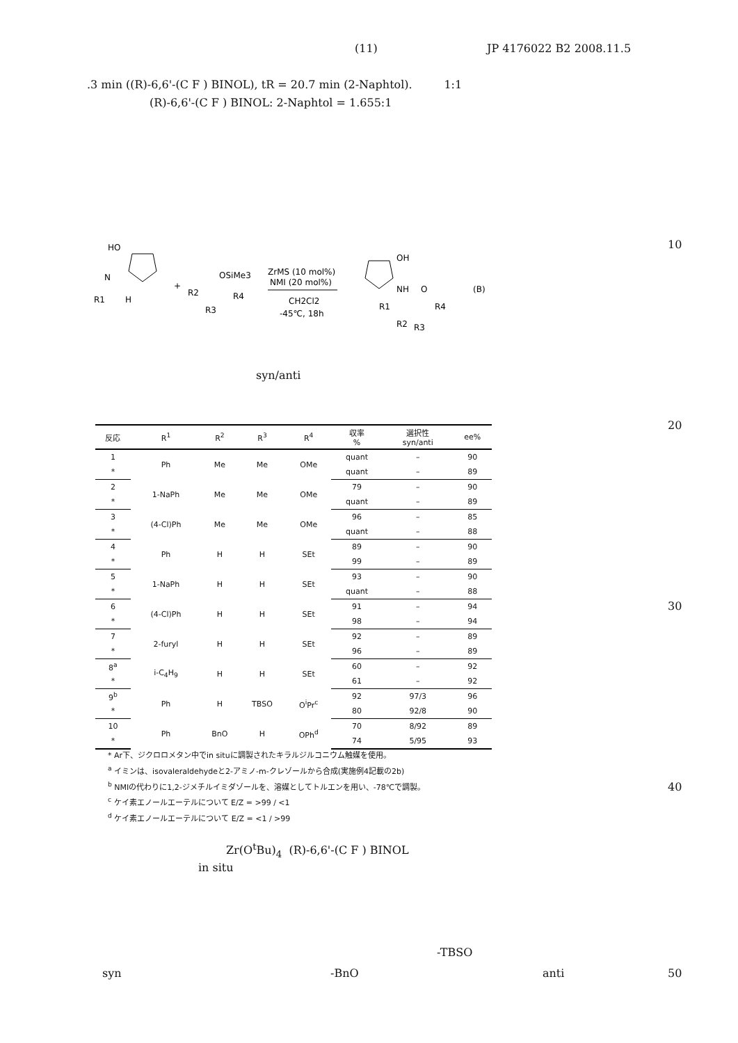(11) JP 4176022 B2 2008.11.5
.3 min ((R)-6,6'-(C F ) BINOL), tR = 20.7 min (2-Naphtol). 1:1
(R)-6,6'-(C F ) BINOL: 2-Naphtol = 1.655:1
10
HO
N
R1
H
+
R2
OSiMe3
R4
R3
ZrMS (10 mol%)
NMI (20 mol%)
CH2Cl2
-45℃, 18h
OH
NH
O
R1
R4
R2
R3
(B)
syn/anti
20
| 反応 | R<sup>1</sup> | R<sup>2</sup> | R<sup>3</sup> | R<sup>4</sup> | 収率 % | 選択性 syn/anti | ee% |
| --- | --- | --- | --- | --- | --- | --- | --- |
| 1 | Ph | Me | Me | OMe | quant | – | 90 |
| * | | | | | quant | – | 89 |
| 2 | 1-NaPh | Me | Me | OMe | 79 | – | 90 |
| * | | | | | quant | – | 89 |
| 3 | (4-Cl)Ph | Me | Me | OMe | 96 | – | 85 |
| * | | | | | quant | – | 88 |
| 4 | Ph | H | H | SEt | 89 | – | 90 |
| * | | | | | 99 | – | 89 |
| 5 | 1-NaPh | H | H | SEt | 93 | – | 90 |
| * | | | | | quant | – | 88 |
| 6 | (4-Cl)Ph | H | H | SEt | 91 | – | 94 |
| * | | | | | 98 | – | 94 |
| 7 | 2-furyl | H | H | SEt | 92 | – | 89 |
| * | | | | | 96 | – | 89 |
| 8<sup>a</sup> | i-C<sub>4</sub>H<sub>9</sub> | H | H | SEt | 60 | – | 92 |
| * | | | | | 61 | – | 92 |
| 9<sup>b</sup> | Ph | H | TBSO | O<sup>i</sup>Pr<sup>c</sup> | 92 | 97/3 | 96 |
| * | | | | | 80 | 92/8 | 90 |
| 10 | Ph | BnO | H | OPh<sup>d</sup> | 70 | 8/92 | 89 |
| * | | | | | 74 | 5/95 | 93 |
* Ar下、ジクロロメタン中でin situに調製されたキラルジルコニウム触媒を使用。
<sup>a</sup> イミンは、isovaleraldehydeと2-アミノ-m-クレゾールから合成(実施例4記載の2b)
<sup>b</sup> NMIの代わりに1,2-ジメチルイミダゾールを、溶媒としてトルエンを用い、-78℃で調製。
<sup>c</sup> ケイ素エノールエーテルについて E/Z = >99 / <1
<sup>d</sup> ケイ素エノールエーテルについて E/Z = <1 / >99
30
40
Zr(O<sup>t</sup>Bu)<sub>4</sub> (R)-6,6'-(C F ) BINOL
in situ
-TBSO
syn -BnO anti 50